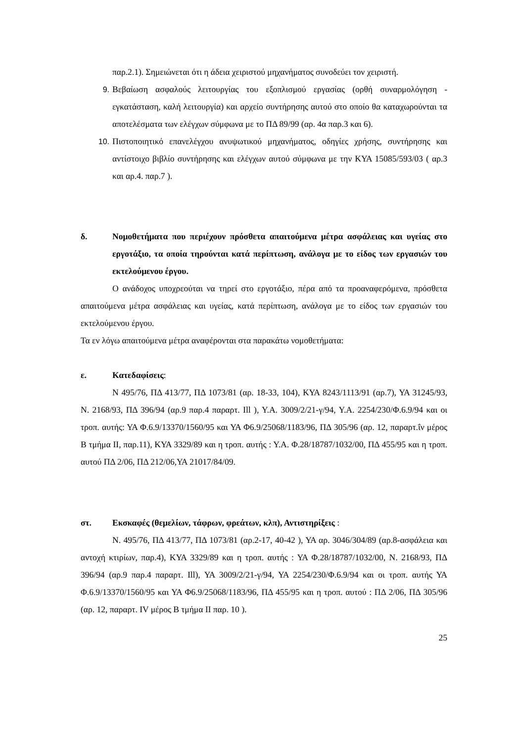παρ.2.1). Σημειώνεται ότι η άδεια χειριστού μηχανήματος συνοδεύει τον χειριστή.
9. Βεβαίωση ασφαλούς λειτουργίας του εξοπλισμού εργασίας (ορθή συναρμολόγηση - εγκατάσταση, καλή λειτουργία) και αρχείο συντήρησης αυτού στο οποίο θα καταχωρούνται τα αποτελέσματα των ελέγχων σύμφωνα με το ΠΔ 89/99 (αρ. 4α παρ.3 και 6).
10. Πιστοποιητικό επανελέγχου ανυψωτικού μηχανήματος, οδηγίες χρήσης, συντήρησης και αντίστοιχο βιβλίο συντήρησης και ελέγχων αυτού σύμφωνα με την ΚΥΑ 15085/593/03 ( αρ.3 και αρ.4. παρ.7 ).
δ. Νομοθετήματα που περιέχουν πρόσθετα απαιτούμενα μέτρα ασφάλειας και υγείας στο εργοτάξιο, τα οποία τηρούνται κατά περίπτωση, ανάλογα με το είδος των εργασιών του εκτελούμενου έργου.
Ο ανάδοχος υποχρεούται να τηρεί στο εργοτάξιο, πέρα από τα προαναφερόμενα, πρόσθετα απαιτούμενα μέτρα ασφάλειας και υγείας, κατά περίπτωση, ανάλογα με το είδος των εργασιών του εκτελούμενου έργου.
Τα εν λόγω απαιτούμενα μέτρα αναφέρονται στα παρακάτω νομοθετήματα:
ε. Κατεδαφίσεις:
Ν 495/76, ΠΔ 413/77, ΠΔ 1073/81 (αρ. 18-33, 104), ΚΥΑ 8243/1113/91 (αρ.7), ΥΑ 31245/93, Ν. 2168/93, ΠΔ 396/94 (αρ.9 παρ.4 παραρτ. Ill ), Υ.Α. 3009/2/21-γ/94, Υ.Α. 2254/230/Φ.6.9/94 και οι τροπ. αυτής: ΥΑ Φ.6.9/13370/1560/95 και ΥΑ Φ6.9/25068/1183/96, ΠΔ 305/96 (αρ. 12, παραρτ.ΐν μέρος Β τμήμα II, παρ.11), ΚΥΑ 3329/89 και η τροπ. αυτής : Υ.Α. Φ.28/18787/1032/00, ΠΔ 455/95 και η τροπ. αυτού ΠΔ 2/06, ΠΔ 212/06,ΥΑ 21017/84/09.
στ. Εκσκαφές (θεμελίων, τάφρων, φρεάτων, κλπ), Αντιστηρίξεις :
Ν. 495/76, ΠΔ 413/77, ΠΔ 1073/81 (αρ.2-17, 40-42 ), ΥΑ αρ. 3046/304/89 (αρ.8-ασφάλεια και αντοχή κτιρίων, παρ.4), ΚΥΑ 3329/89 και η τροπ. αυτής : ΥΑ Φ.28/18787/1032/00, Ν. 2168/93, ΠΔ 396/94 (αρ.9 παρ.4 παραρτ. Ill), ΥΑ 3009/2/21-γ/94, ΥΑ 2254/230/Φ.6.9/94 και οι τροπ. αυτής ΥΑ Φ.6.9/13370/1560/95 και ΥΑ Φ6.9/25068/1183/96, ΠΔ 455/95 και η τροπ. αυτού : ΠΔ 2/06, ΠΔ 305/96 (αρ. 12, παραρτ. IV μέρος Β τμήμα II παρ. 10 ).
25